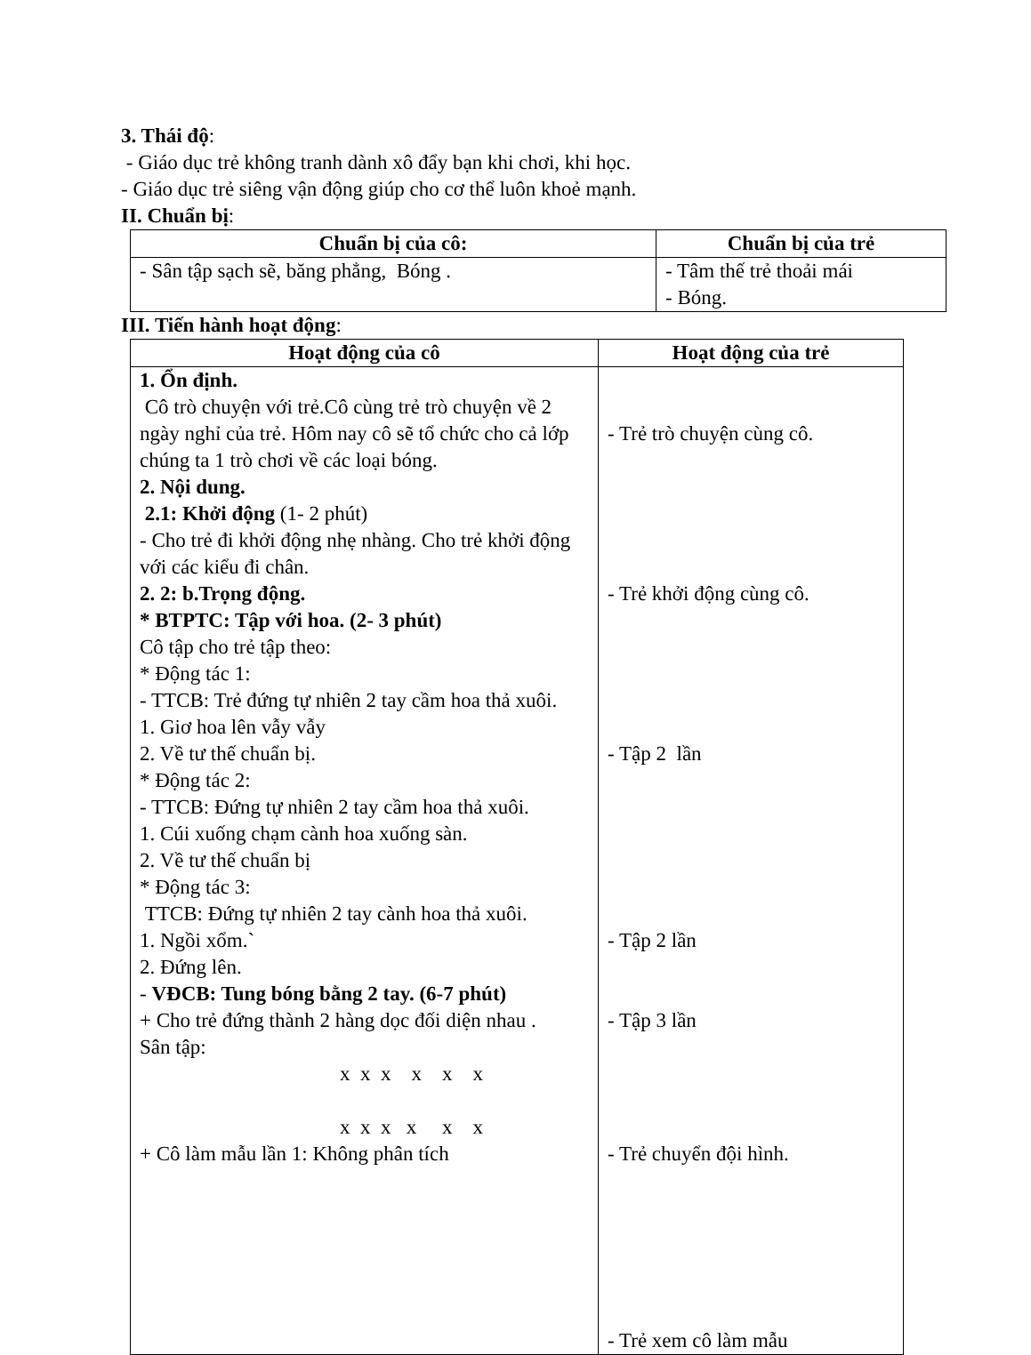3. Thái độ:
- Giáo dục trẻ không tranh dành xô đẩy bạn khi chơi, khi học.
- Giáo dục trẻ siêng vận động giúp cho cơ thể luôn khoẻ mạnh.
II. Chuẩn bị:
| Chuẩn bị của cô: | Chuẩn bị của trẻ |
| --- | --- |
| - Sân tập sạch sẽ, băng phẳng, Bóng . | - Tâm thế trẻ thoải mái - Bóng. |
III. Tiến hành hoạt động:
| Hoạt động của cô | Hoạt động của trẻ |
| --- | --- |
| 1. Ổn định. Cô trò chuyện với trẻ.Cô cùng trẻ trò chuyện về 2 ngày nghỉ của trẻ. Hôm nay cô sẽ tổ chức cho cả lớp chúng ta 1 trò chơi về các loại bóng. 2. Nội dung. 2.1: Khởi động (1- 2 phút) - Cho trẻ đi khởi động nhẹ nhàng. Cho trẻ khởi động với các kiểu đi chân. 2. 2: b.Trọng động. * BTPTC: Tập với hoa. (2- 3 phút) Cô tập cho trẻ tập theo: * Động tác 1: - TTCB: Trẻ đứng tự nhiên 2 tay cầm hoa thả xuôi. 1. Giơ hoa lên vẫy vẫy 2. Về tư thế chuẩn bị. * Động tác 2: - TTCB: Đứng tự nhiên 2 tay cầm hoa thả xuôi. 1. Cúi xuống chạm cành hoa xuống sàn. 2. Về tư thế chuẩn bị * Động tác 3: TTCB: Đứng tự nhiên 2 tay cành hoa thả xuôi. 1. Ngồi xổm.` 2. Đứng lên. - VĐCB: Tung bóng bằng 2 tay. (6-7 phút) + Cho trẻ đứng thành 2 hàng dọc đối diện nhau . Sân tập: x x x x x x x x x x x x + Cô làm mẫu lần 1: Không phân tích | - Trẻ trò chuyện cùng cô. - Trẻ khởi động cùng cô. - Tập 2 lần - Tập 2 lần - Tập 3 lần - Trẻ chuyển đội hình. - Trẻ xem cô làm mẫu |